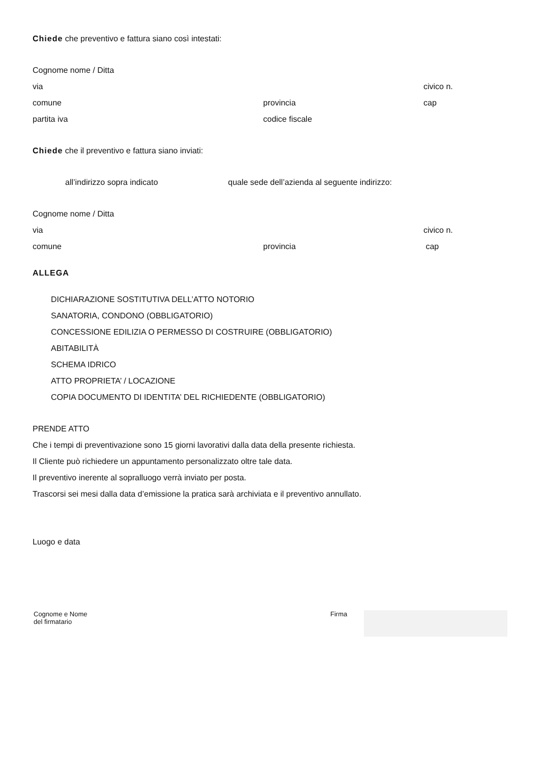Chiede che preventivo e fattura siano così intestati:
Cognome nome / Ditta
via civico n.
comune provincia cap
partita iva codice fiscale
Chiede che il preventivo e fattura siano inviati:
all’indirizzo sopra indicato quale sede dell’azienda al seguente indirizzo:
Cognome nome / Ditta
via civico n.
comune provincia cap
ALLEGA
DICHIARAZIONE SOSTITUTIVA DELL’ATTO NOTORIO
SANATORIA, CONDONO (OBBLIGATORIO)
CONCESSIONE EDILIZIA O PERMESSO DI COSTRUIRE (OBBLIGATORIO)
ABITABILITÀ
SCHEMA IDRICO
ATTO PROPRIETA’ / LOCAZIONE
COPIA DOCUMENTO DI IDENTITA’ DEL RICHIEDENTE (OBBLIGATORIO)
PRENDE ATTO
Che i tempi di preventivazione sono 15 giorni lavorativi dalla data della presente richiesta.
Il Cliente può richiedere un appuntamento personalizzato oltre tale data.
Il preventivo inerente al sopralluogo verrà inviato per posta.
Trascorsi sei mesi dalla data d’emissione la pratica sarà archiviata e il preventivo annullato.
Luogo e data
Cognome e Nome
del firmatario
Firma